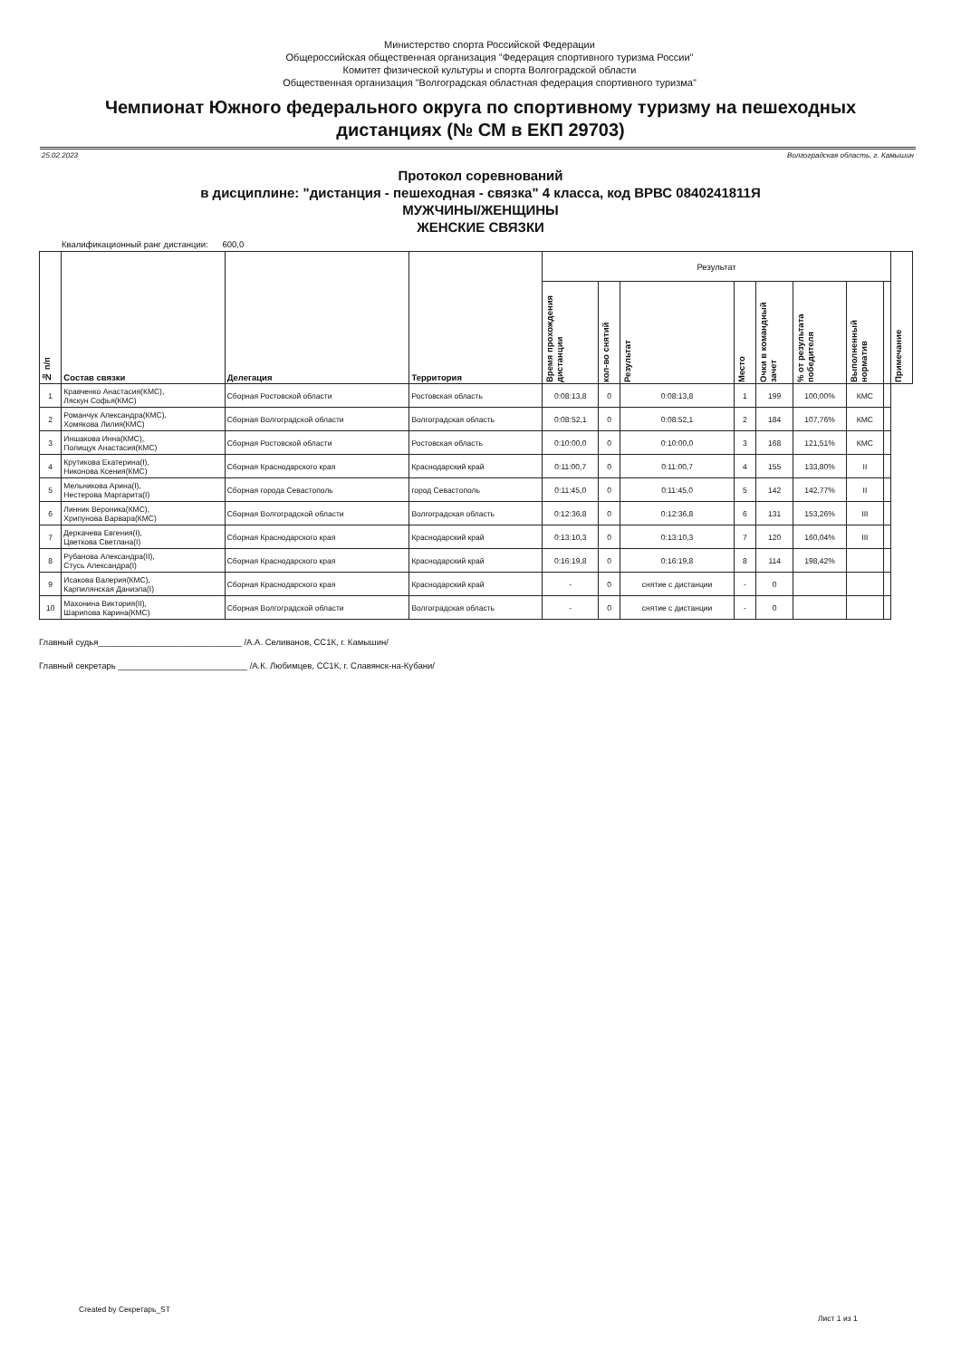Министерство спорта Российской Федерации
Общероссийская общественная организация "Федерация спортивного туризма России"
Комитет физической культуры и спорта Волгоградской области
Общественная организация "Волгоградская областная федерация спортивного туризма"
Чемпионат Южного федерального округа по спортивному туризму на пешеходных дистанциях (№ СМ в ЕКП 29703)
25.02.2023 Волгоградская область, г. Камышин
Протокол соревнований
в дисциплине: "дистанция - пешеходная - связка" 4 класса, код ВРВС 0840241811Я
МУЖЧИНЫ/ЖЕНЩИНЫ
ЖЕНСКИЕ СВЯЗКИ
Квалификационный ранг дистанции: 600,0
| № п/п | Состав связки | Делегация | Территория | Результат | | | | | | | | Примечание |
| --- | --- | --- | --- | --- | --- | --- | --- | --- | --- | --- | --- | --- |
| | | | | Время прохождения дистанции | кол-во снятий | Результат | Место | Очки в командный зачет | % от результата победителя | Выполненный норматив | | |
| 1 | Кравченко Анастасия(КМС), Ляскун Софья(КМС) | Сборная Ростовской области | Ростовская область | 0:08:13,8 | 0 | 0:08:13,8 | 1 | 199 | 100,00% | КМС | | |
| 2 | Романчук Александра(КМС), Хомякова Лилия(КМС) | Сборная Волгоградской области | Волгоградская область | 0:08:52,1 | 0 | 0:08:52,1 | 2 | 184 | 107,76% | КМС | | |
| 3 | Иншакова Инна(КМС), Полищук Анастасия(КМС) | Сборная Ростовской области | Ростовская область | 0:10:00,0 | 0 | 0:10:00,0 | 3 | 168 | 121,51% | КМС | | |
| 4 | Крутикова Екатерина(I), Никонова Ксения(КМС) | Сборная Краснодарского края | Краснодарский край | 0:11:00,7 | 0 | 0:11:00,7 | 4 | 155 | 133,80% | II | | |
| 5 | Мельникова Арина(I), Нестерова Маргарита(I) | Сборная города Севастополь | город Севастополь | 0:11:45,0 | 0 | 0:11:45,0 | 5 | 142 | 142,77% | II | | |
| 6 | Линник Вероника(КМС), Хрипунова Варвара(КМС) | Сборная Волгоградской области | Волгоградская область | 0:12:36,8 | 0 | 0:12:36,8 | 6 | 131 | 153,26% | III | | |
| 7 | Деркачева Евгения(I), Цветкова Светлана(I) | Сборная Краснодарского края | Краснодарский край | 0:13:10,3 | 0 | 0:13:10,3 | 7 | 120 | 160,04% | III | | |
| 8 | Рубанова Александра(II), Стусь Александра(I) | Сборная Краснодарского края | Краснодарский край | 0:16:19,8 | 0 | 0:16:19,8 | 8 | 114 | 198,42% | | | |
| 9 | Исакова Валерия(КМС), Карпилянская Даниэла(I) | Сборная Краснодарского края | Краснодарский край | - | 0 | снятие с дистанции | - | 0 | | | | |
| 10 | Махонина Виктория(II), Шарипова Карина(КМС) | Сборная Волгоградской области | Волгоградская область | - | 0 | снятие с дистанции | - | 0 | | | | |
Главный судья______________________________ /А.А. Селиванов, СС1К, г. Камышин/
Главный секретарь ___________________________ /А.К. Любимцев, СС1К, г. Славянск-на-Кубани/
Created by Секретарь_ST
Лист 1 из 1